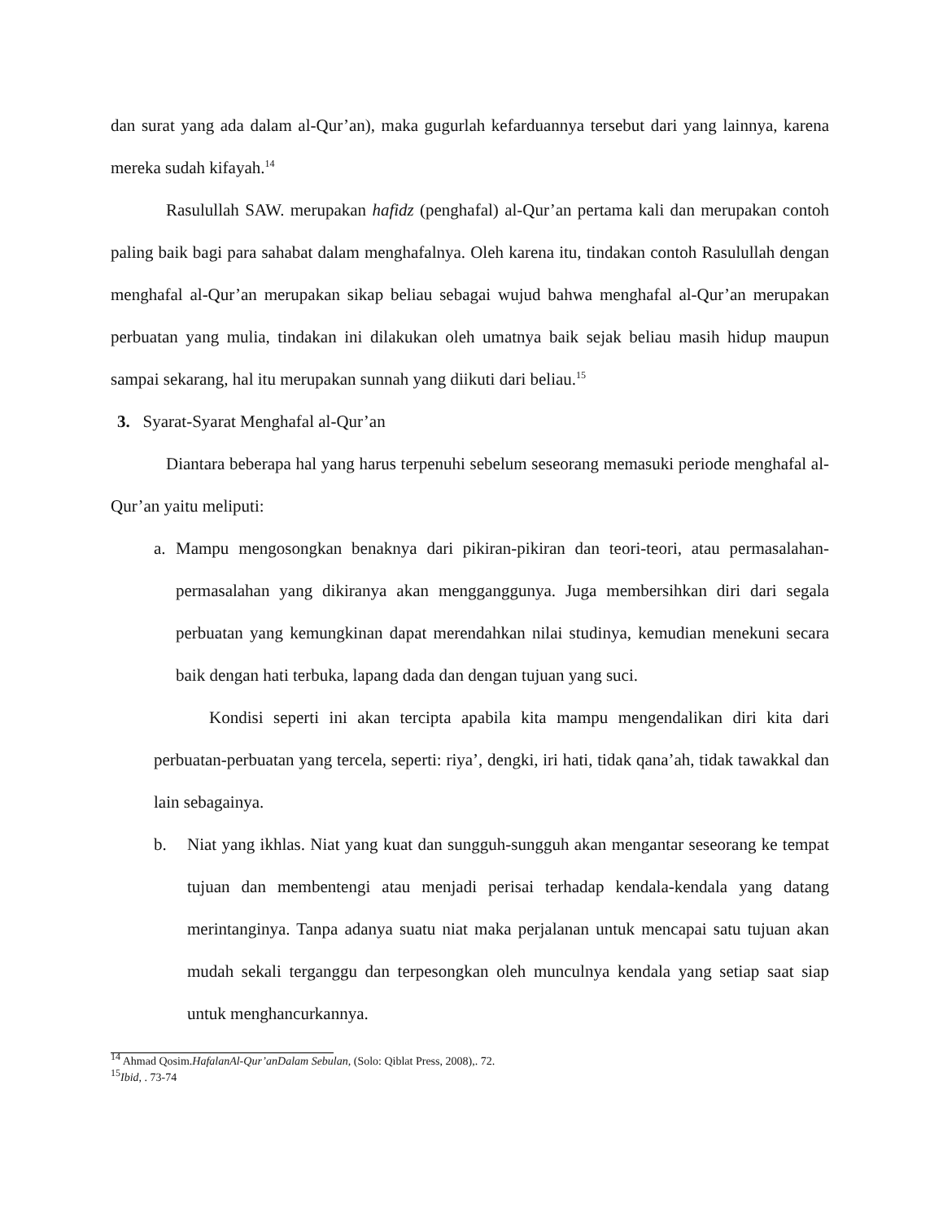dan surat yang ada dalam al-Qur’an), maka gugurlah kefarduannya tersebut dari yang lainnya, karena mereka sudah kifayah.<sup>14</sup>
Rasulullah SAW. merupakan hafidz (penghafal) al-Qur’an pertama kali dan merupakan contoh paling baik bagi para sahabat dalam menghafalnya. Oleh karena itu, tindakan contoh Rasulullah dengan menghafal al-Qur’an merupakan sikap beliau sebagai wujud bahwa menghafal al-Qur’an merupakan perbuatan yang mulia, tindakan ini dilakukan oleh umatnya baik sejak beliau masih hidup maupun sampai sekarang, hal itu merupakan sunnah yang diikuti dari beliau.<sup>15</sup>
3. Syarat-Syarat Menghafal al-Qur’an
Diantara beberapa hal yang harus terpenuhi sebelum seseorang memasuki periode menghafal al-Qur’an yaitu meliputi:
a. Mampu mengosongkan benaknya dari pikiran-pikiran dan teori-teori, atau permasalahan-permasalahan yang dikiranya akan mengganggunya. Juga membersihkan diri dari segala perbuatan yang kemungkinan dapat merendahkan nilai studinya, kemudian menekuni secara baik dengan hati terbuka, lapang dada dan dengan tujuan yang suci.
Kondisi seperti ini akan tercipta apabila kita mampu mengendalikan diri kita dari perbuatan-perbuatan yang tercela, seperti: riya’, dengki, iri hati, tidak qana’ah, tidak tawakkal dan lain sebagainya.
b. Niat yang ikhlas. Niat yang kuat dan sungguh-sungguh akan mengantar seseorang ke tempat tujuan dan membentengi atau menjadi perisai terhadap kendala-kendala yang datang merintanginya. Tanpa adanya suatu niat maka perjalanan untuk mencapai satu tujuan akan mudah sekali terganggu dan terpesongkan oleh munculnya kendala yang setiap saat siap untuk menghancurkannya.
<sup>14</sup> Ahmad Qosim.HafalanAl-Qur’anDalam Sebulan, (Solo: Qiblat Press, 2008),. 72.
<sup>15</sup> Ibid, . 73-74